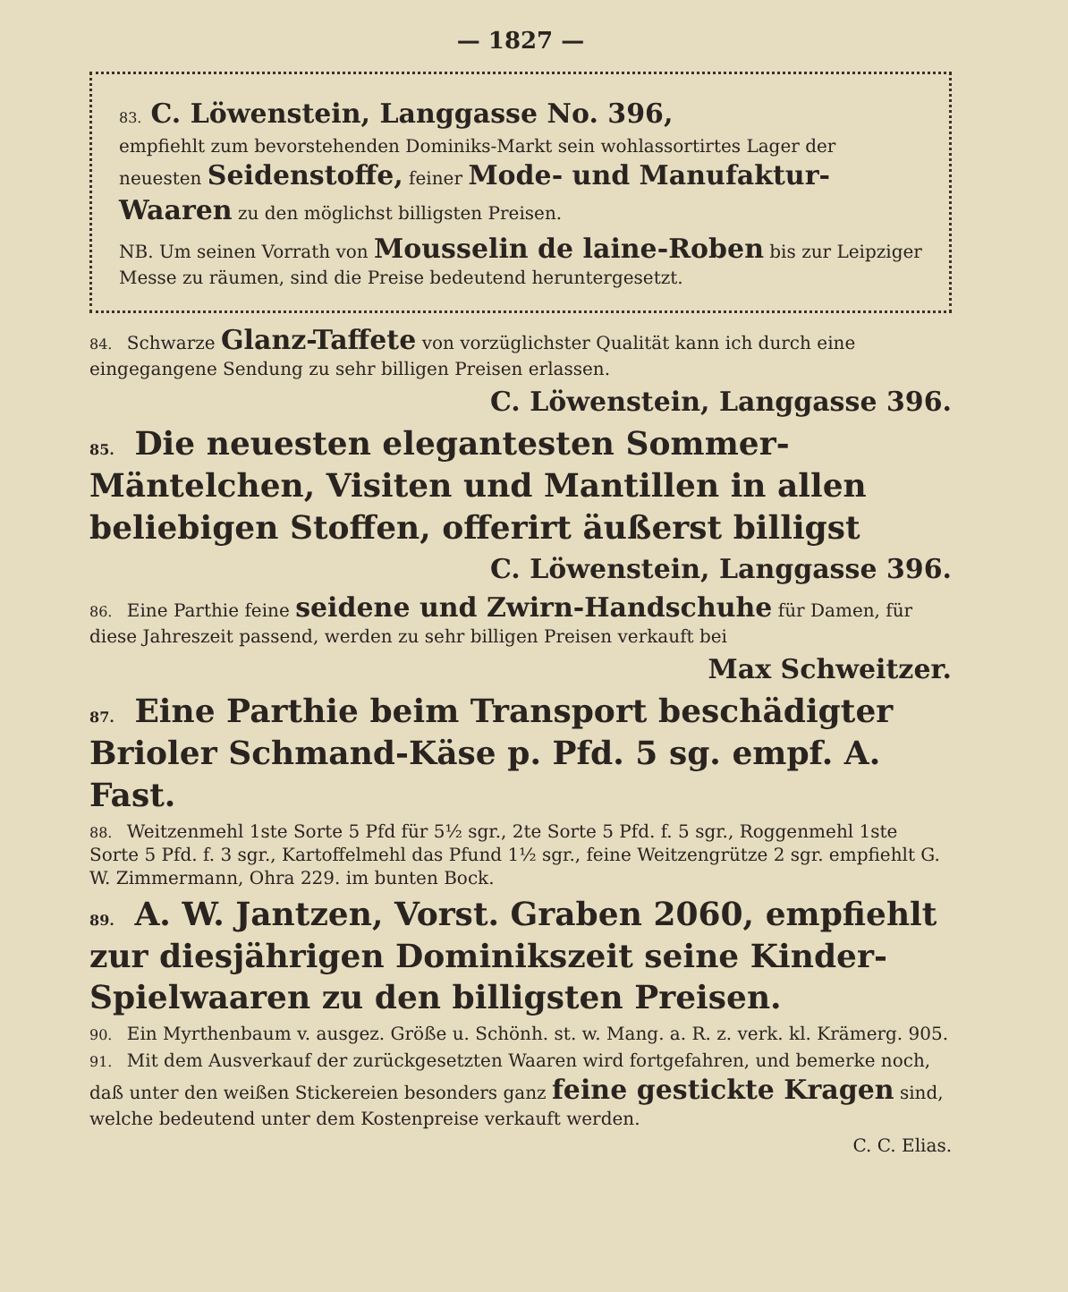— 1827 —
83. C. Löwenstein, Langgasse No. 396,
empfiehlt zum bevorstehenden Dominiks-Markt sein wohlassortirtes Lager der neuesten Seidenstoffe, feiner Mode- und Manufaktur-Waaren zu den möglichst billigsten Preisen.
NB. Um seinen Vorrath von Mousselin de laine-Roben bis zur Leipziger Messe zu räumen, sind die Preise bedeutend heruntergesetzt.
84. Schwarze Glanz-Taffete von vorzüglichster Qualität kann ich durch eine eingegangene Sendung zu sehr billigen Preisen erlassen.
C. Löwenstein, Langgasse 396.
85. Die neuesten elegantesten Sommer-Mäntelchen, Visiten und Mantillen in allen beliebigen Stoffen, offerirt äußerst billigst
C. Löwenstein, Langgasse 396.
86. Eine Parthie feine seidene und Zwirn-Handschuhe für Damen, für diese Jahreszeit passend, werden zu sehr billigen Preisen verkauft bei
Max Schweitzer.
87. Eine Parthie beim Transport beschädigter Brioler Schmand-Käse p. Pfd. 5 sg. empf. A. Fast.
88. Weitzenmehl 1ste Sorte 5 Pfd für 5½ sgr., 2te Sorte 5 Pfd. f. 5 sgr., Roggenmehl 1ste Sorte 5 Pfd. f. 3 sgr., Kartoffelmehl das Pfund 1½ sgr., feine Weitzengrütze 2 sgr. empfiehlt G. W. Zimmermann, Ohra 229. im bunten Bock.
89. A. W. Jantzen, Vorst. Graben 2060, empfiehlt zur diesjährigen Dominikszeit seine Kinder-Spielwaaren zu den billigsten Preisen.
90. Ein Myrthenbaum v. ausgez. Größe u. Schönh. st. w. Mang. a. R. z. verk. kl. Krämerg. 905.
91. Mit dem Ausverkauf der zurückgesetzten Waaren wird fortgefahren, und bemerke noch, daß unter den weißen Stickereien besonders ganz feine gestickte Kragen sind, welche bedeutend unter dem Kostenpreise verkauft werden.
C. C. Elias.